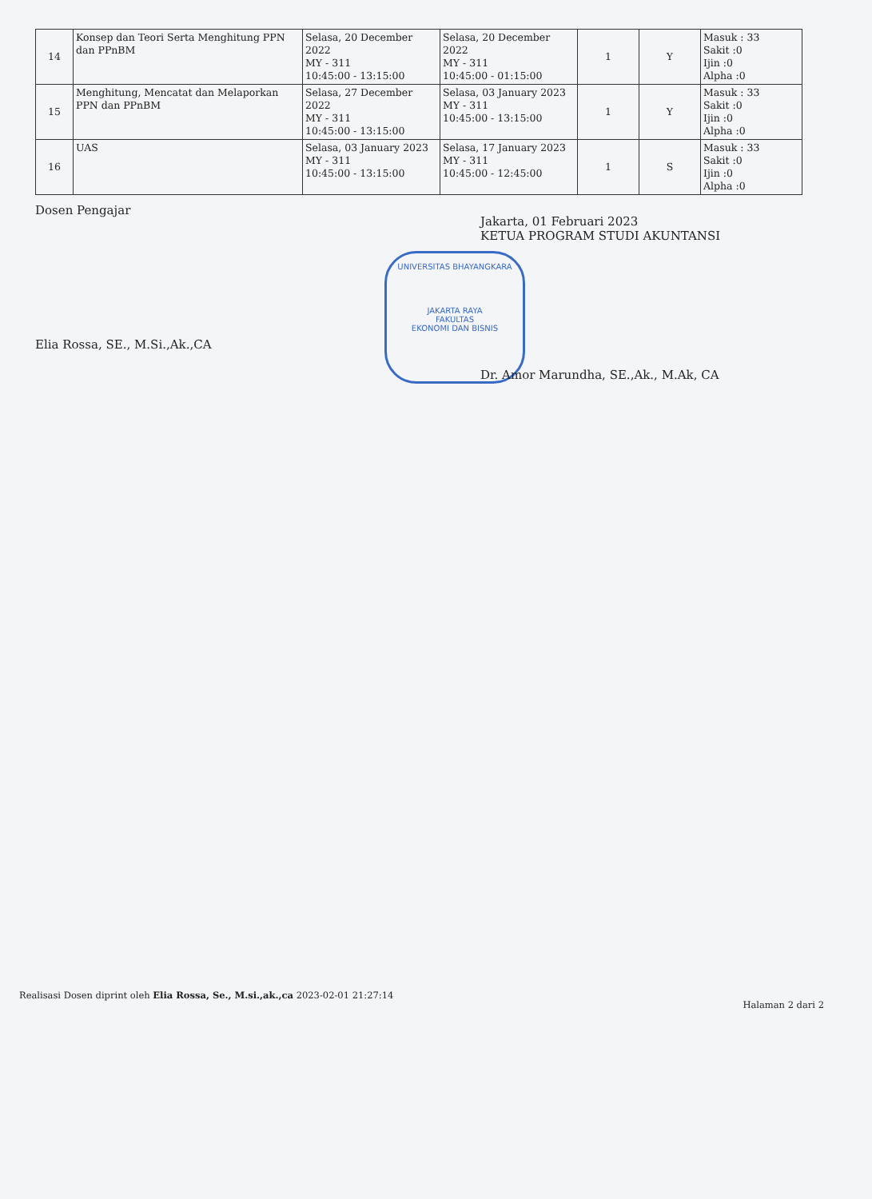| 14 | Konsep dan Teori Serta Menghitung PPN dan PPnBM | Selasa, 20 December 2022 MY - 311 10:45:00 - 13:15:00 | Selasa, 20 December 2022 MY - 311 10:45:00 - 01:15:00 | 1 | Y | Masuk : 33 Sakit :0 Ijin :0 Alpha :0 |
| 15 | Menghitung, Mencatat dan Melaporkan PPN dan PPnBM | Selasa, 27 December 2022 MY - 311 10:45:00 - 13:15:00 | Selasa, 03 January 2023 MY - 311 10:45:00 - 13:15:00 | 1 | Y | Masuk : 33 Sakit :0 Ijin :0 Alpha :0 |
| 16 | UAS | Selasa, 03 January 2023 MY - 311 10:45:00 - 13:15:00 | Selasa, 17 January 2023 MY - 311 10:45:00 - 12:45:00 | 1 | S | Masuk : 33 Sakit :0 Ijin :0 Alpha :0 |
Dosen Pengajar
Elia Rossa, SE., M.Si.,Ak.,CA
Jakarta, 01 Februari 2023
KETUA PROGRAM STUDI AKUNTANSI
UNIVERSITAS BHAYANGKARA
JAKARTA RAYA
FAKULTAS
EKONOMI DAN BISNIS
Dr. Amor Marundha, SE.,Ak., M.Ak, CA
Realisasi Dosen diprint oleh Elia Rossa, Se., M.si.,ak.,ca 2023-02-01 21:27:14
Halaman 2 dari 2